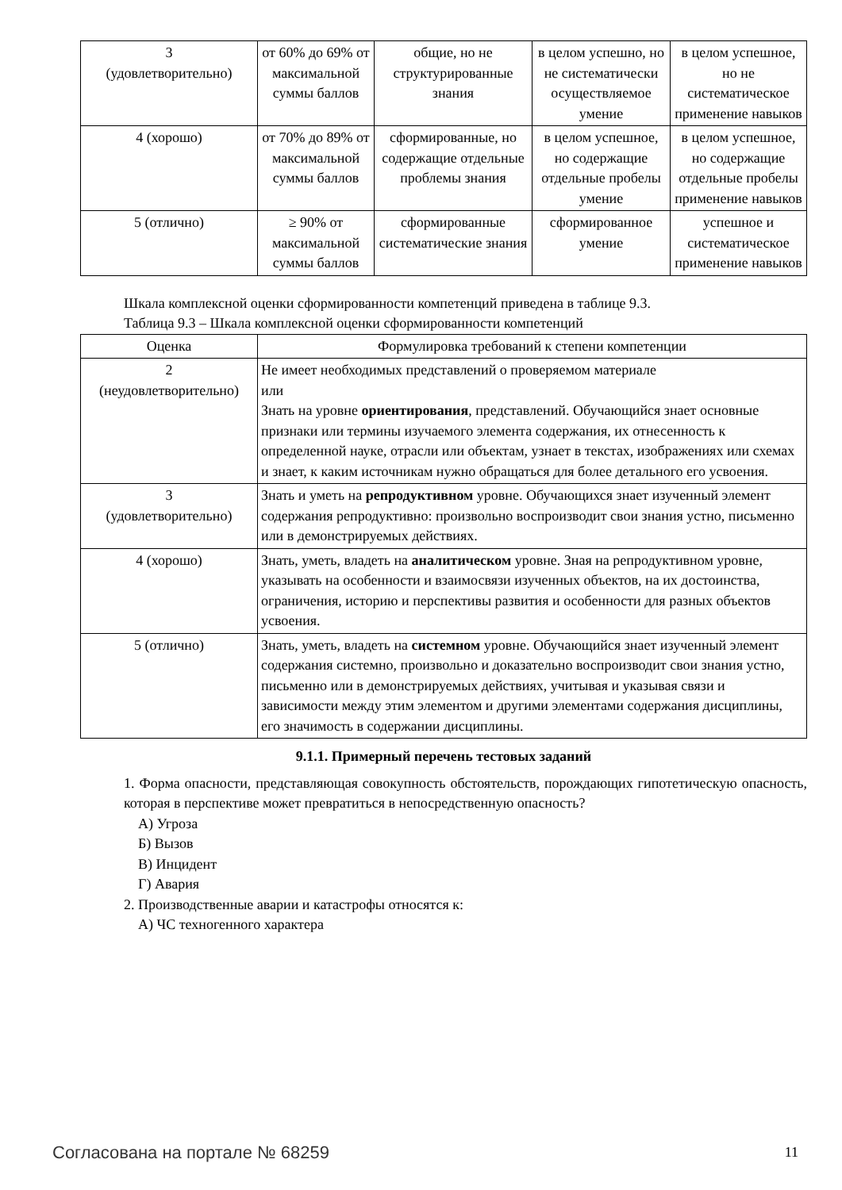| 3 (удовлетворительно) | от 60% до 69% от максимальной суммы баллов | общие, но не структурированные знания | в целом успешно, но не систематически осуществляемое умение | в целом успешное, но не систематическое применение навыков |
| 4 (хорошо) | от 70% до 89% от максимальной суммы баллов | сформированные, но содержащие отдельные проблемы знания | в целом успешное, но содержащие отдельные пробелы умение | в целом успешное, но содержащие отдельные пробелы применение навыков |
| 5 (отлично) | ≥ 90% от максимальной суммы баллов | сформированные систематические знания | сформированное умение | успешное и систематическое применение навыков |
Шкала комплексной оценки сформированности компетенций приведена в таблице 9.3.
Таблица 9.3 – Шкала комплексной оценки сформированности компетенций
| Оценка | Формулировка требований к степени компетенции |
| --- | --- |
| 2 (неудовлетворительно) | Не имеет необходимых представлений о проверяемом материале или Знать на уровне ориентирования , представлений. Обучающийся знает основные признаки или термины изучаемого элемента содержания, их отнесенность к определенной науке, отрасли или объектам, узнает в текстах, изображениях или схемах и знает, к каким источникам нужно обращаться для более детального его усвоения. |
| 3 (удовлетворительно) | Знать и уметь на репродуктивном уровне. Обучающихся знает изученный элемент содержания репродуктивно: произвольно воспроизводит свои знания устно, письменно или в демонстрируемых действиях. |
| 4 (хорошо) | Знать, уметь, владеть на аналитическом уровне. Зная на репродуктивном уровне, указывать на особенности и взаимосвязи изученных объектов, на их достоинства, ограничения, историю и перспективы развития и особенности для разных объектов усвоения. |
| 5 (отлично) | Знать, уметь, владеть на системном уровне. Обучающийся знает изученный элемент содержания системно, произвольно и доказательно воспроизводит свои знания устно, письменно или в демонстрируемых действиях, учитывая и указывая связи и зависимости между этим элементом и другими элементами содержания дисциплины, его значимость в содержании дисциплины. |
9.1.1. Примерный перечень тестовых заданий
1. Форма опасности, представляющая совокупность обстоятельств, порождающих гипотетическую опасность, которая в перспективе может превратиться в непосредственную опасность?
А) Угроза
Б) Вызов
В) Инцидент
Г) Авария
2. Производственные аварии и катастрофы относятся к:
А) ЧС техногенного характера
Согласована на портале № 68259 11